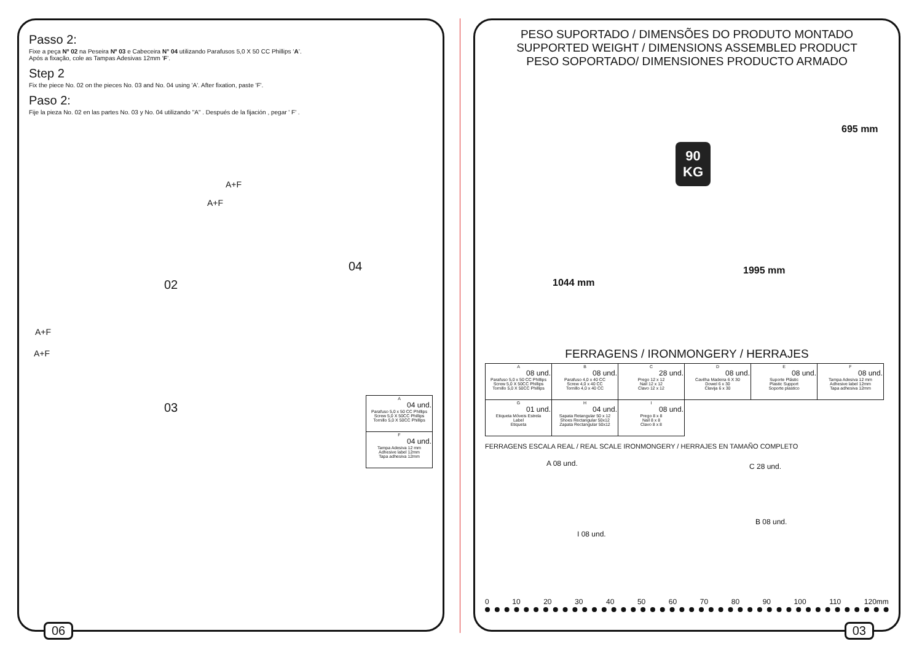Passo 2:
Fixe a peça Nº 02 na Peseira Nº 03 e Cabeceira N° 04 utilizando Parafusos 5,0 X 50 CC Phillips ‘A’.
Após a fixação, cole as Tampas Adesivas 12mm ‘F’.
Step 2
Fix the piece No. 02 on the pieces No. 03 and No. 04 using 'A'. After fixation, paste 'F'.
Paso 2:
Fije la pieza No. 02 en las partes No. 03 y No. 04 utilizando "A" . Después de la fijación , pegar ' F' .
A+F
A+F
A+F
A+F
02
04
03
| A 04 und. Parafuso 5,0 x 50 CC Phillips Screw 5,0 X 50CC Phillips Tornillo 5,0 X 50CC Phillips |
| F 04 und. Tampa Adesiva 12 mm Adhesive label 12mm Tapa adhesiva 12mm |
06
PESO SUPORTADO / DIMENSÕES DO PRODUTO MONTADO
SUPPORTED WEIGHT / DIMENSIONS ASSEMBLED PRODUCT
PESO SOPORTADO/ DIMENSIONES PRODUCTO ARMADO
90
KG
695 mm
1995 mm
1044 mm
FERRAGENS / IRONMONGERY / HERRAJES
| A 08 und. Parafuso 5,0 x 50 CC Phillips Screw 5,0 X 50CC Phillips Tornillo 5,0 X 50CC Phillips | B 08 und. Parafuso 4,0 x 40 CC Screw 4,0 x 40 CC Tornillo 4,0 x 40 CC | C 28 und. Prego 12 x 12 Nail 12 x 12 Clavo 12 x 12 | D 08 und. Cavilha Madeira 6 X 30 Dowel 6 x 30 Clavija 6 x 30 | E 08 und. Suporte Plástic Plastic Support Soporte plastico | F 08 und. Tampa Adesiva 12 mm Adhesive label 12mm Tapa adhesiva 12mm |
| G 01 und. Etiqueta Móveis Estrela Label Etiqueta | H 04 und. Sapata Retangular 50 x 12 Shoes Rectangular 50x12 Zapata Rectangular 50x12 | I 08 und. Prego 8 x 8 Nail 8 x 8 Clavo 8 x 8 | | | |
FERRAGENS ESCALA REAL / REAL SCALE IRONMONGERY / HERRAJES EN TAMAÑO COMPLETO
A 08 und. C 28 und.
I 08 und.
B 08 und.
0 10 20 30 40 50 60 70 80 90 100 110 120mm
03